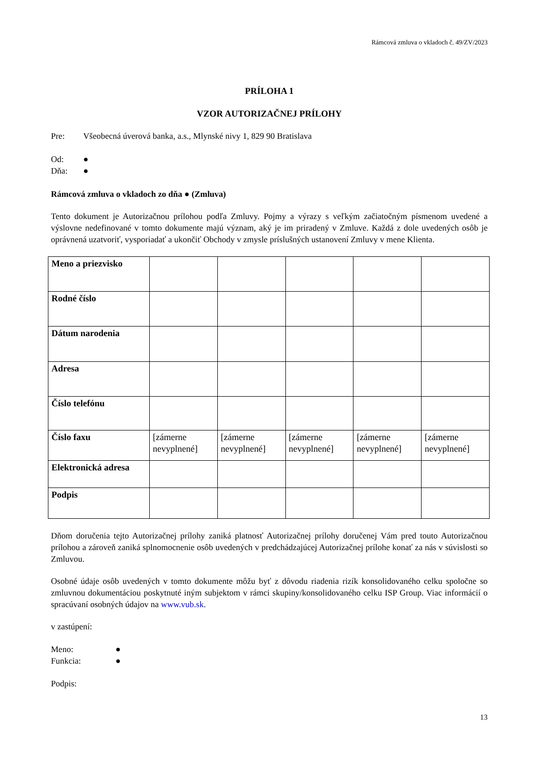Rámcová zmluva o vkladoch č. 49/ZV/2023
PRÍLOHA 1
VZOR AUTORIZAČNEJ PRÍLOHY
Pre: Všeobecná úverová banka, a.s., Mlynské nivy 1, 829 90 Bratislava
Od: ●
Dňa: ●
Rámcová zmluva o vkladoch zo dňa ● (Zmluva)
Tento dokument je Autorizačnou prílohou podľa Zmluvy. Pojmy a výrazy s veľkým začiatočným písmenom uvedené a výslovne nedefinované v tomto dokumente majú význam, aký je im priradený v Zmluve. Každá z dole uvedených osôb je oprávnená uzatvoriť, vysporiadať a ukončiť Obchody v zmysle príslušných ustanovení Zmluvy v mene Klienta.
| Meno a priezvisko | | | | | |
| Rodné číslo | | | | | |
| Dátum narodenia | | | | | |
| Adresa | | | | | |
| Číslo telefónu | | | | | |
| Číslo faxu | [zámerne nevyplnené] | [zámerne nevyplnené] | [zámerne nevyplnené] | [zámerne nevyplnené] | [zámerne nevyplnené] |
| Elektronická adresa | | | | | |
| Podpis | | | | | |
Dňom doručenia tejto Autorizačnej prílohy zaniká platnosť Autorizačnej prílohy doručenej Vám pred touto Autorizačnou prílohou a zároveň zaniká splnomocnenie osôb uvedených v predchádzajúcej Autorizačnej prílohe konať za nás v súvislosti so Zmluvou.
Osobné údaje osôb uvedených v tomto dokumente môžu byť z dôvodu riadenia rizík konsolidovaného celku spoločne so zmluvnou dokumentáciou poskytnuté iným subjektom v rámci skupiny/konsolidovaného celku ISP Group. Viac informácií o spracúvaní osobných údajov na www.vub.sk.
v zastúpení:
Meno: ●
Funkcia: ●
Podpis:
13